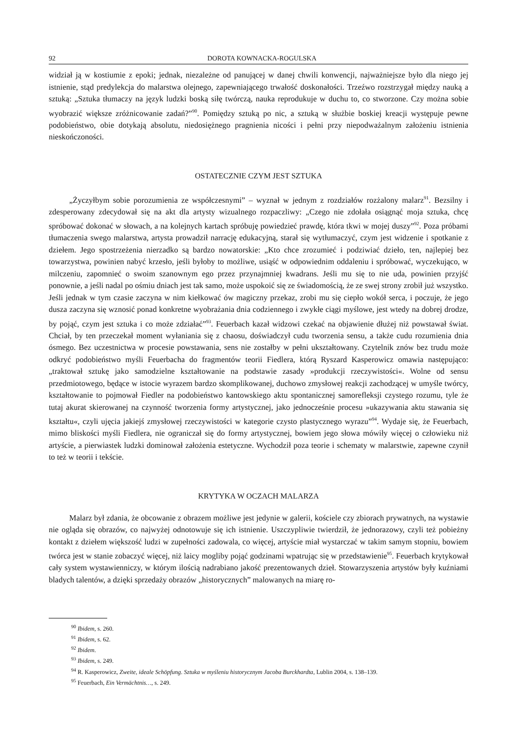92 DOROTA KOWNACKA-ROGULSKA
widział ją w kostiumie z epoki; jednak, niezależne od panującej w danej chwili konwencji, najważniejsze było dla niego jej istnienie, stąd predylekcja do malarstwa olejnego, zapewniającego trwałość doskonałości. Trzeźwo rozstrzygał między nauką a sztuką: „Sztuka tłumaczy na język ludzki boską siłę twórczą, nauka reprodukuje w duchu to, co stworzone. Czy można sobie wyobrazić większe zróżnicowanie zadań?”<sup>90</sup>. Pomiędzy sztuką po nic, a sztuką w służbie boskiej kreacji występuje pewne podobieństwo, obie dotykają absolutu, niedosiężnego pragnienia nicości i pełni przy niepodważalnym założeniu istnienia nieskończoności.
OSTATECZNIE CZYM JEST SZTUKA
„Życzyłbym sobie porozumienia ze współczesnymi” – wyznał w jednym z rozdziałów rozżalony malarz<sup>91</sup>. Bezsilny i zdesperowany zdecydował się na akt dla artysty wizualnego rozpaczliwy: „Czego nie zdołała osiągnąć moja sztuka, chcę spróbować dokonać w słowach, a na kolejnych kartach spróbuję powiedzieć prawdę, która tkwi w mojej duszy”<sup>92</sup>. Poza próbami tłumaczenia swego malarstwa, artysta prowadził narrację edukacyjną, starał się wytłumaczyć, czym jest widzenie i spotkanie z dziełem. Jego spostrzeżenia nierzadko są bardzo nowatorskie: „Kto chce zrozumieć i podziwiać dzieło, ten, najlepiej bez towarzystwa, powinien nabyć krzesło, jeśli byłoby to możliwe, usiąść w odpowiednim oddaleniu i spróbować, wyczekująco, w milczeniu, zapomnieć o swoim szanownym ego przez przynajmniej kwadrans. Jeśli mu się to nie uda, powinien przyjść ponownie, a jeśli nadal po ośmiu dniach jest tak samo, może uspokoić się ze świadomością, że ze swej strony zrobił już wszystko. Jeśli jednak w tym czasie zaczyna w nim kiełkować ów magiczny przekaz, zrobi mu się ciepło wokół serca, i poczuje, że jego dusza zaczyna się wznosić ponad konkretne wyobrażania dnia codziennego i zwykłe ciągi myślowe, jest wtedy na dobrej drodze, by pojąć, czym jest sztuka i co może zdziałać”<sup>93</sup>. Feuerbach kazał widzowi czekać na objawienie dłużej niż powstawał świat. Chciał, by ten przeczekał moment wyłaniania się z chaosu, doświadczył cudu tworzenia sensu, a także cudu rozumienia dnia ósmego. Bez uczestnictwa w procesie powstawania, sens nie zostałby w pełni ukształtowany. Czytelnik znów bez trudu może odkryć podobieństwo myśli Feuerbacha do fragmentów teorii Fiedlera, którą Ryszard Kasperowicz omawia następująco: „traktował sztukę jako samodzielne kształtowanie na podstawie zasady »produkcji rzeczywistości«. Wolne od sensu przedmiotowego, będące w istocie wyrazem bardzo skomplikowanej, duchowo zmysłowej reakcji zachodzącej w umyśle twórcy, kształtowanie to pojmował Fiedler na podobieństwo kantowskiego aktu spontanicznej samorefleksji czystego rozumu, tyle że tutaj akurat skierowanej na czynność tworzenia formy artystycznej, jako jednocześnie procesu »ukazywania aktu stawania się kształtu«, czyli ujęcia jakiejś zmysłowej rzeczywistości w kategorie czysto plastycznego wyrazu”<sup>94</sup>. Wydaje się, że Feuerbach, mimo bliskości myśli Fiedlera, nie ograniczał się do formy artystycznej, bowiem jego słowa mówiły więcej o człowieku niż artyście, a pierwiastek ludzki dominował założenia estetyczne. Wychodził poza teorie i schematy w malarstwie, zapewne czynił to też w teorii i tekście.
KRYTYKA W OCZACH MALARZA
Malarz był zdania, że obcowanie z obrazem możliwe jest jedynie w galerii, kościele czy zbiorach prywatnych, na wystawie nie ogląda się obrazów, co najwyżej odnotowuje się ich istnienie. Uszczypliwie twierdził, że jednorazowy, czyli też pobieżny kontakt z dziełem większość ludzi w zupełności zadowala, co więcej, artyście miał wystarczać w takim samym stopniu, bowiem twórca jest w stanie zobaczyć więcej, niż laicy mogliby pojąć godzinami wpatrując się w przedstawienie<sup>95</sup>. Feuerbach krytykował cały system wystawienniczy, w którym ilością nadrabiano jakość prezentowanych dzieł. Stowarzyszenia artystów były kuźniami bladych talentów, a dzięki sprzedaży obrazów „historycznych” malowanych na miarę ro-
<sup>90</sup> Ibidem, s. 260.
<sup>91</sup> Ibidem, s. 62.
<sup>92</sup> Ibidem.
<sup>93</sup> Ibidem, s. 249.
<sup>94</sup> R. Kasperowicz, Zweite, ideale Schöpfung. Sztuka w myśleniu historycznym Jacoba Burckhardta, Lublin 2004, s. 138–139.
<sup>95</sup> Feuerbach, Ein Vermächtnis…, s. 249.